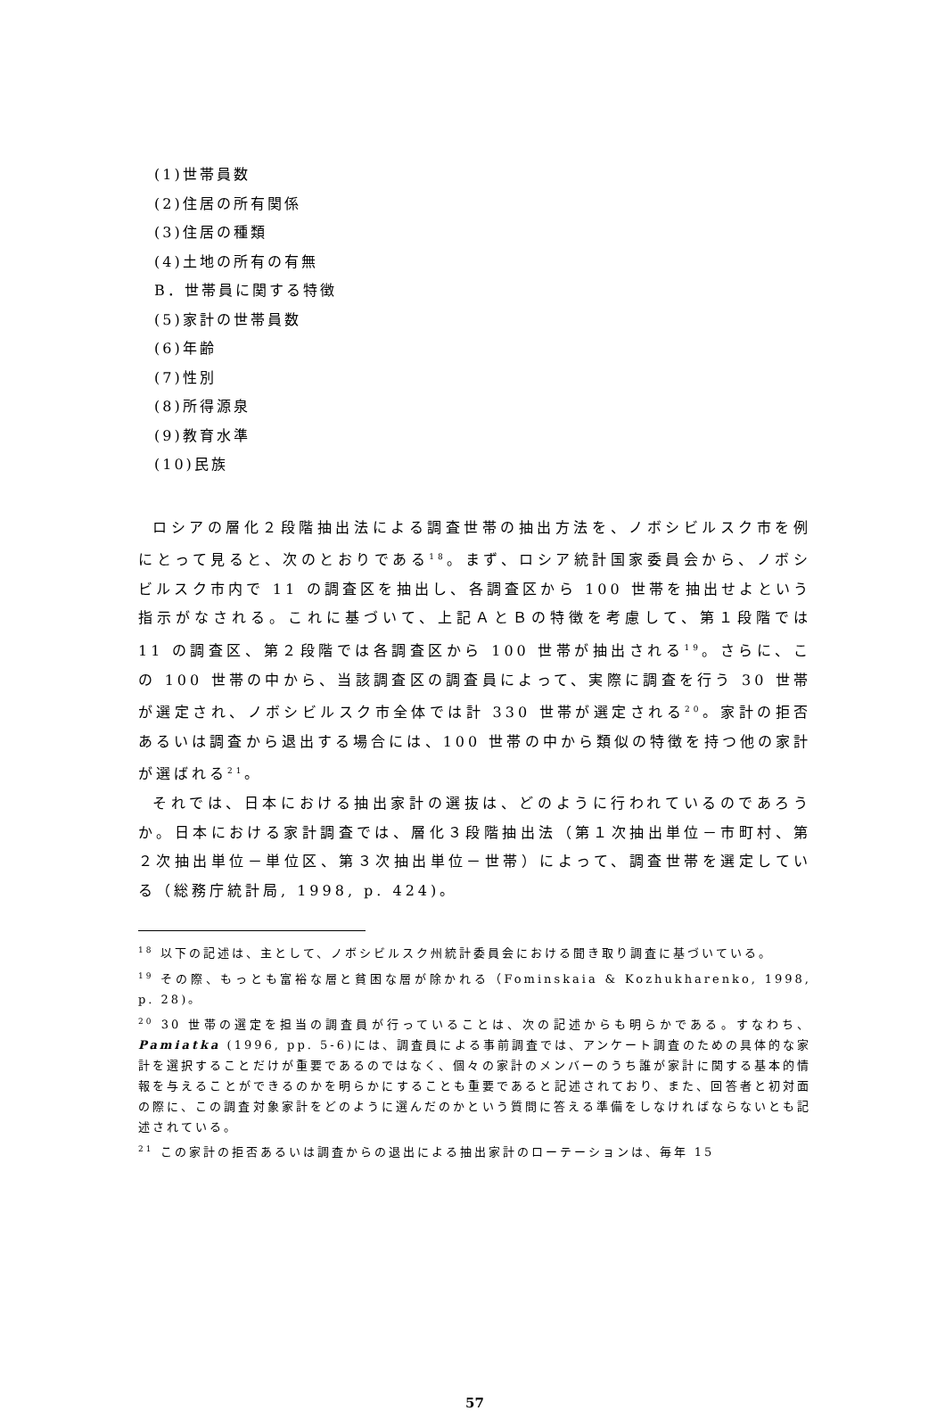(1)世帯員数
(2)住居の所有関係
(3)住居の種類
(4)土地の所有の有無
B．世帯員に関する特徴
(5)家計の世帯員数
(6)年齢
(7)性別
(8)所得源泉
(9)教育水準
(10)民族
ロシアの層化２段階抽出法による調査世帯の抽出方法を、ノボシビルスク市を例にとって見ると、次のとおりである<sup>18</sup>。まず、ロシア統計国家委員会から、ノボシビルスク市内で 11 の調査区を抽出し、各調査区から 100 世帯を抽出せよという指示がなされる。これに基づいて、上記ＡとＢの特徴を考慮して、第１段階では 11 の調査区、第２段階では各調査区から 100 世帯が抽出される<sup>19</sup>。さらに、この 100 世帯の中から、当該調査区の調査員によって、実際に調査を行う 30 世帯が選定され、ノボシビルスク市全体では計 330 世帯が選定される<sup>20</sup>。家計の拒否あるいは調査から退出する場合には、100 世帯の中から類似の特徴を持つ他の家計が選ばれる<sup>21</sup>。
それでは、日本における抽出家計の選抜は、どのように行われているのであろうか。日本における家計調査では、層化３段階抽出法（第１次抽出単位－市町村、第２次抽出単位－単位区、第３次抽出単位－世帯）によって、調査世帯を選定している（総務庁統計局, 1998, p. 424)。
<sup>18</sup> 以下の記述は、主として、ノボシビルスク州統計委員会における聞き取り調査に基づいている。
<sup>19</sup> その際、もっとも富裕な層と貧困な層が除かれる（Fominskaia & Kozhukharenko, 1998, p. 28)。
<sup>20</sup> 30 世帯の選定を担当の調査員が行っていることは、次の記述からも明らかである。すなわち、Pamiatka (1996, pp. 5-6)には、調査員による事前調査では、アンケート調査のための具体的な家計を選択することだけが重要であるのではなく、個々の家計のメンバーのうち誰が家計に関する基本的情報を与えることができるのかを明らかにすることも重要であると記述されており、また、回答者と初対面の際に、この調査対象家計をどのように選んだのかという質問に答える準備をしなければならないとも記述されている。
<sup>21</sup> この家計の拒否あるいは調査からの退出による抽出家計のローテーションは、毎年 15
57